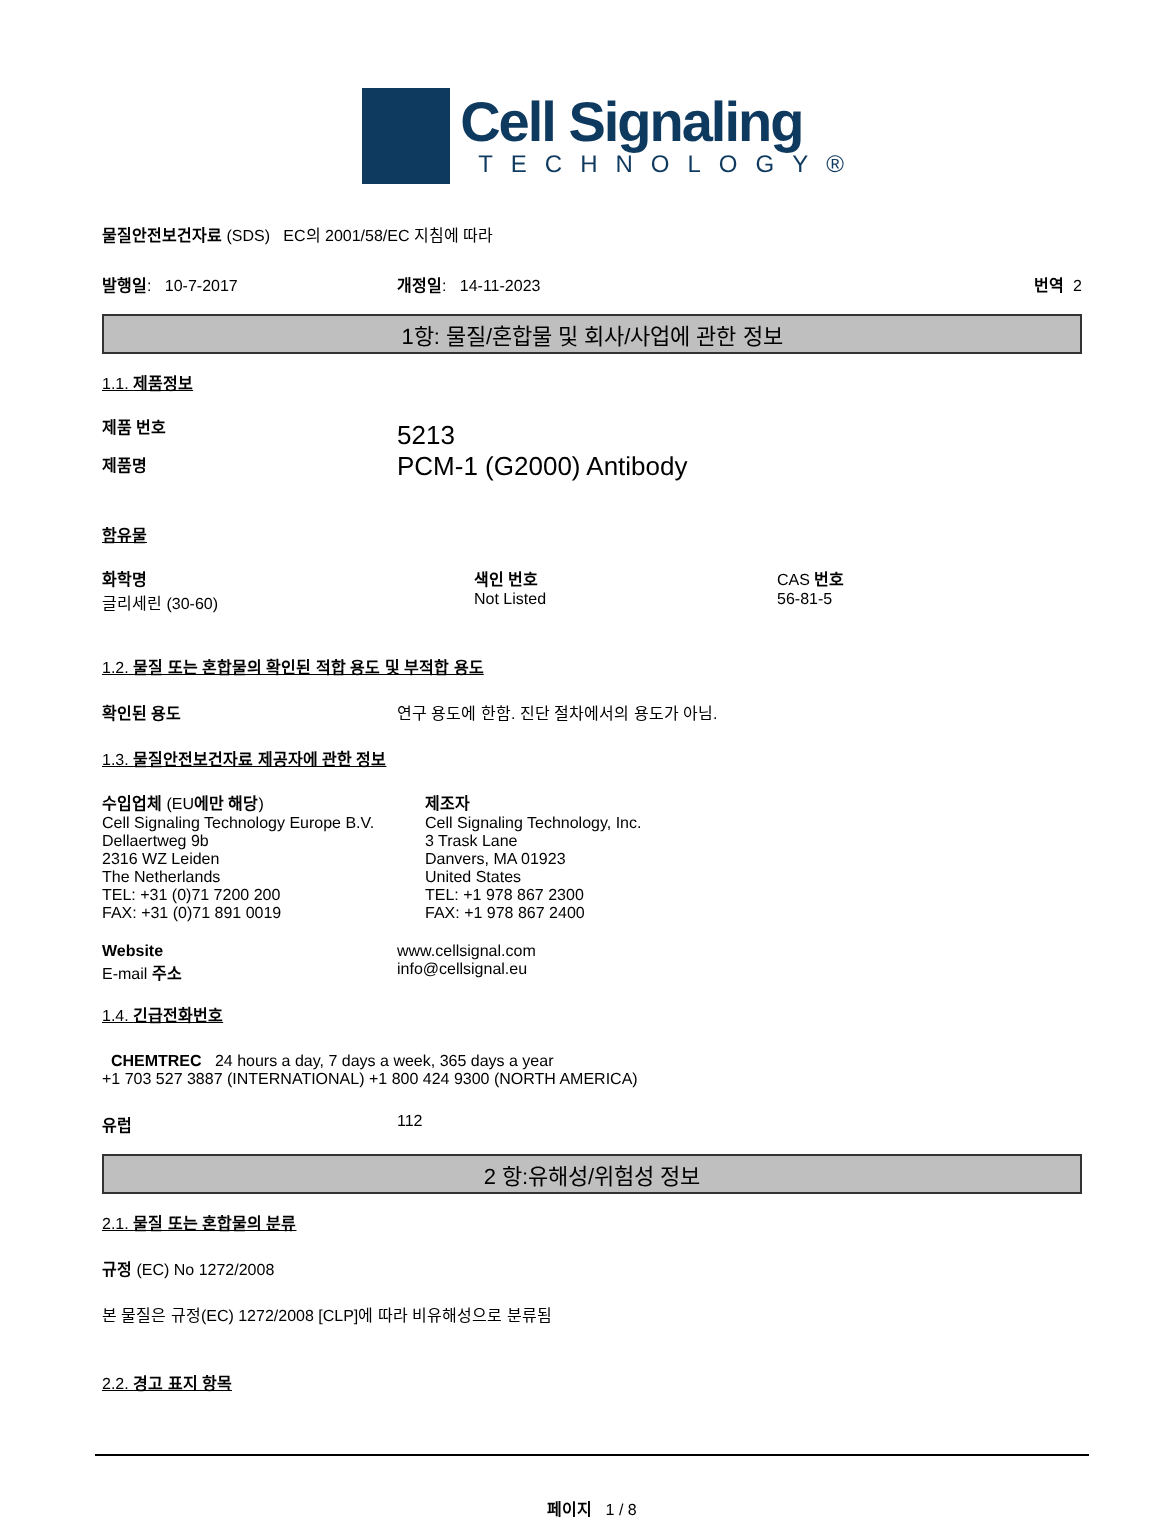Cell Signaling
TECHNOLOGY®
물질안전보건자료 (SDS) EC의 2001/58/EC 지침에 따라
발행일: 10-7-2017 개정일: 14-11-2023 번역 2
1항: 물질/혼합물 및 회사/사업에 관한 정보
1.1. 제품정보
제품 번호
제품명
5213
PCM-1 (G2000) Antibody
함유물
화학명
글리세린 (30-60)
색인 번호
Not Listed
CAS 번호
56-81-5
1.2. 물질 또는 혼합물의 확인된 적합 용도 및 부적합 용도
확인된 용도 연구 용도에 한함. 진단 절차에서의 용도가 아님.
1.3. 물질안전보건자료 제공자에 관한 정보
수입업체 (EU에만 해당)
Cell Signaling Technology Europe B.V.
Dellaertweg 9b
2316 WZ Leiden
The Netherlands
TEL: +31 (0)71 7200 200
FAX: +31 (0)71 891 0019
제조자
Cell Signaling Technology, Inc.
3 Trask Lane
Danvers, MA 01923
United States
TEL: +1 978 867 2300
FAX: +1 978 867 2400
Website
E-mail 주소
www.cellsignal.com
info@cellsignal.eu
1.4. 긴급전화번호
CHEMTREC 24 hours a day, 7 days a week, 365 days a year
+1 703 527 3887 (INTERNATIONAL) +1 800 424 9300 (NORTH AMERICA)
유럽 112
2 항:유해성/위험성 정보
2.1. 물질 또는 혼합물의 분류
규정 (EC) No 1272/2008
본 물질은 규정(EC) 1272/2008 [CLP]에 따라 비유해성으로 분류됨
2.2. 경고 표지 항목
페이지 1 / 8